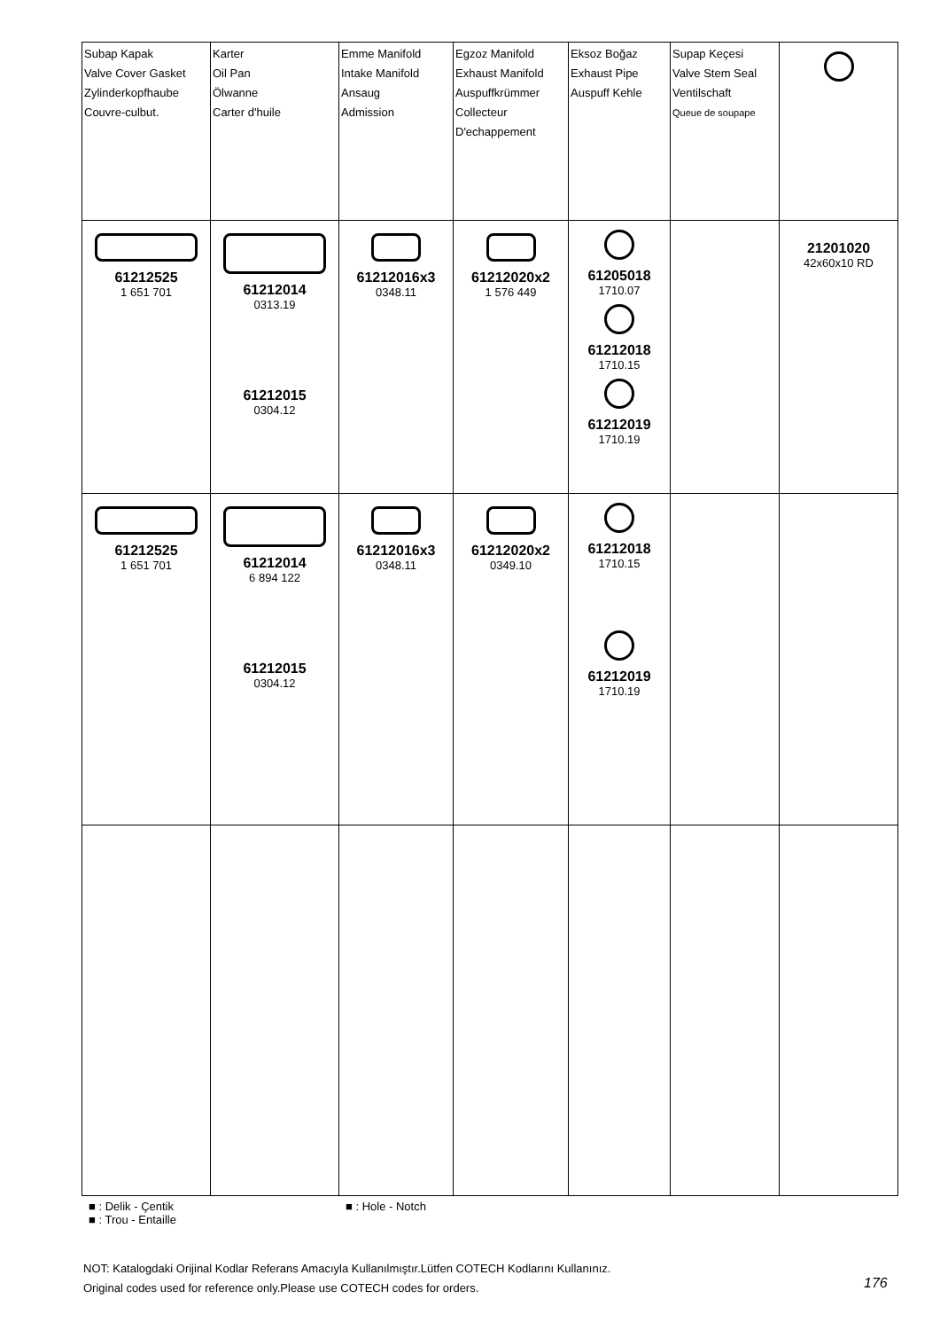| Subap Kapak Valve Cover Gasket Zylinderkopfhaube Couvre-culbut. | Karter Oil Pan Ölwanne Carter d'huile | Emme Manifold Intake Manifold Ansaug Admission | Egzoz Manifold Exhaust Manifold Auspuffkrümmer Collecteur D'echappement | Eksoz Boğaz Exhaust Pipe Auspuff Kehle | Supap Keçesi Valve Stem Seal Ventilschaft Queue de soupape | |
| 61212525 1 651 701 | 61212014 0313.19 61212015 0304.12 | 61212016x3 0348.11 | 61212020x2 1 576 449 | 61205018 1710.07 61212018 1710.15 61212019 1710.19 | | 21201020 42x60x10 RD |
| 61212525 1 651 701 | 61212014 6 894 122 61212015 0304.12 | 61212016x3 0348.11 | 61212020x2 0349.10 | 61212018 1710.15 61212019 1710.19 | | |
■ : Delik - Çentik ■ : Hole - Notch ■ : Trou - Entaille
NOT: Katalogdaki Orijinal Kodlar Referans Amacıyla Kullanılmıştır.Lütfen COTECH Kodlarını Kullanınız.
Original codes used for reference only.Please use COTECH codes for orders.
176